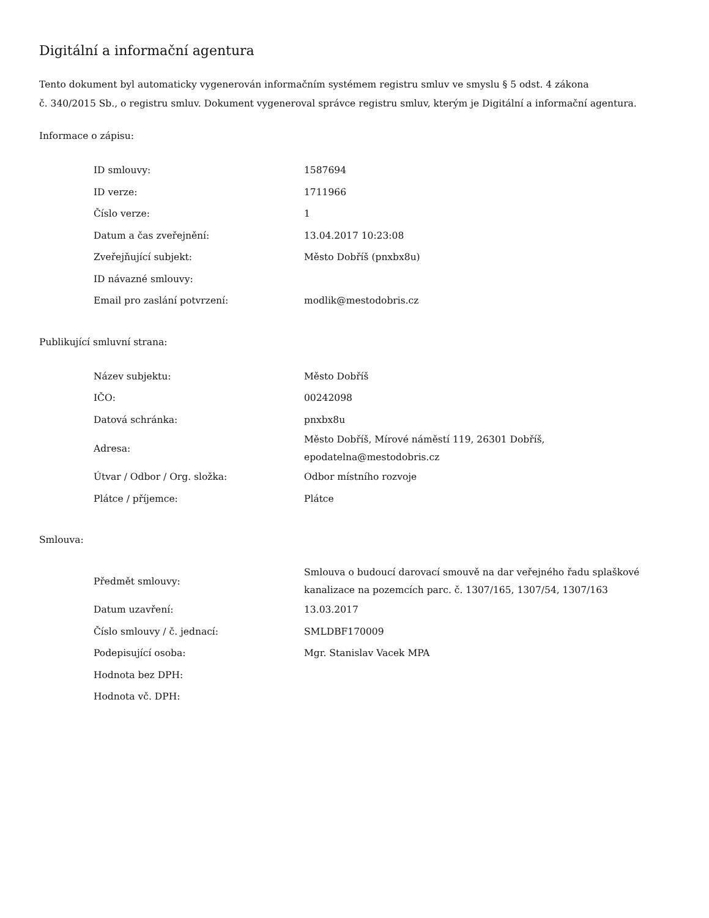Digitální a informační agentura
Tento dokument byl automaticky vygenerován informačním systémem registru smluv ve smyslu § 5 odst. 4 zákona
č. 340/2015 Sb., o registru smluv. Dokument vygeneroval správce registru smluv, kterým je Digitální a informační agentura.
Informace o zápisu:
| ID smlouvy: | 1587694 |
| ID verze: | 1711966 |
| Číslo verze: | 1 |
| Datum a čas zveřejnění: | 13.04.2017 10:23:08 |
| Zveřejňující subjekt: | Město Dobříš (pnxbx8u) |
| ID návazné smlouvy: | |
| Email pro zaslání potvrzení: | modlik@mestodobris.cz |
Publikující smluvní strana:
| Název subjektu: | Město Dobříš |
| IČO: | 00242098 |
| Datová schránka: | pnxbx8u |
| Adresa: | Město Dobříš, Mírové náměstí 119, 26301 Dobříš, epodatelna@mestodobris.cz |
| Útvar / Odbor / Org. složka: | Odbor místního rozvoje |
| Plátce / příjemce: | Plátce |
Smlouva:
| Předmět smlouvy: | Smlouva o budoucí darovací smouvě na dar veřejného řadu splaškové kanalizace na pozemcích parc. č. 1307/165, 1307/54, 1307/163 |
| Datum uzavření: | 13.03.2017 |
| Číslo smlouvy / č. jednací: | SMLDBF170009 |
| Podepisující osoba: | Mgr. Stanislav Vacek MPA |
| Hodnota bez DPH: | |
| Hodnota vč. DPH: | |